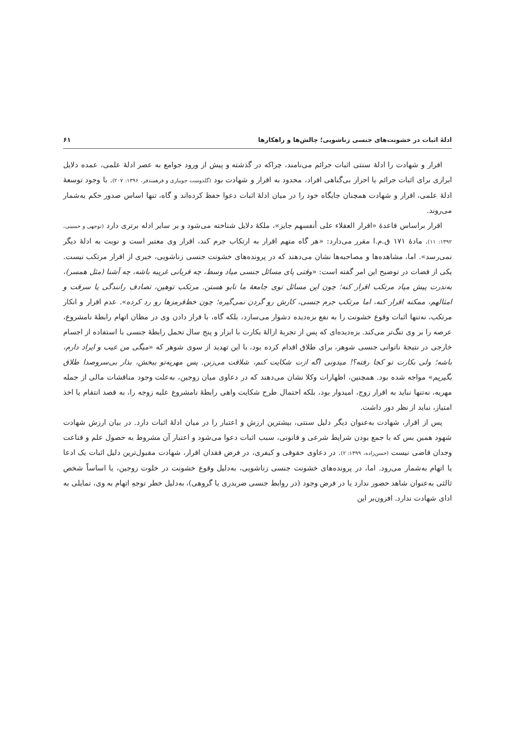ادلهٔ اثبات در خشونت‌های جنسی زناشویی؛ چالش‌ها و راهکارها ۶۱
اقرار و شهادت را ادلهٔ سنتی اثبات جرائم می‌نامند، چراکه در گذشته و پیش از ورود جوامع به عصر ادلهٔ علمی، عمده دلایل ابرازی برای اثبات جرائم یا احراز بی‌گناهی افراد، محدود به اقرار و شهادت بود (گلدوست جویباری و فرهمندفر، ۱۳۹۶: ۲۰۷). با وجود توسعهٔ ادلهٔ علمی، اقرار و شهادت همچنان جایگاه خود را در میان ادلهٔ اثبات دعوا حفظ کرده‌اند و گاه، تنها اساس صدور حکم به‌شمار می‌روند.
اقرار براساس قاعدهٔ «اقرار العقلاء علی أنفسهم جایز»، ملکهٔ دلایل شناخته می‌شود و بر سایر ادله برتری دارد (توجهی و حسینی، ۱۳۹۲: ۱۱). مادهٔ ۱۷۱ ق.م.ا مقرر می‌دارد: «هر گاه متهم اقرار به ارتکاب جرم کند، اقرار وی معتبر است و نوبت به ادلهٔ دیگر نمی‌رسد». اما، مشاهده‌ها و مصاحبه‌ها نشان می‌دهند که در پرونده‌های خشونت جنسی زناشویی، خبری از اقرار مرتکب نیست. یکی از قضات در توضیح این امر گفته است: «وقتی پای مسائل جنسی میاد وسط، چه قربانی غریبه باشه، چه آشنا (مثل همسر)، به‌ندرت پیش میاد مرتکب اقرار کنه؛ چون این مسائل توی جامعهٔ ما تابو هستن. مرتکب توهین، تصادف رانندگی یا سرقت و امثالهم، ممکنه اقرار کنه، اما مرتکب جرم جنسی، کارش رو گردن نمی‌گیره؛ چون خط‌قرمزها رو رد کرده». عدم اقرار و انکار مرتکب، نه‌تنها اثبات وقوع خشونت را به نفع بزه‌دیده دشوار می‌سازد، بلکه گاه، با قرار دادن وی در مظان اتهام رابطهٔ نامشروع، عرصه را بر وی تنگ‌تر می‌کند. بزه‌دیده‌ای که پس از تجربهٔ ازالهٔ بکارت با ابزار و پنج سال تحمل رابطهٔ جنسی با استفاده از اجسام خارجی در نتیجهٔ ناتوانی جنسی شوهر، برای طلاق اقدام کرده بود، با این تهدید از سوی شوهر که «میگی من عیب و ایراد دارم، باشه؛ ولی بکارت تو کجا رفته؟! میدونی اگه ازت شکایت کنم، شلاقت می‌زنن. پس مهریه‌تو ببخش، بذار بی‌سروصدا طلاق بگیریم» مواجه شده بود. همچنین، اظهارات وکلا نشان می‌دهند که در دعاوی میان زوجین، به‌علت وجود مناقشات مالی از جمله مهریه، نه‌تنها نباید به اقرار زوج، امیدوار بود، بلکه احتمال طرح شکایت واهی رابطهٔ نامشروع علیه زوجه را، به قصد انتقام یا اخذ امتیاز، نباید از نظر دور داشت.
پس از اقرار، شهادت به‌عنوان دیگر دلیل سنتی، بیشترین ارزش و اعتبار را در میان ادلهٔ اثبات دارد. در بیان ارزش شهادت شهود همین بس که با جمع بودن شرایط شرعی و قانونی، سبب اثبات دعوا می‌شود و اعتبار آن مشروط به حصول علم و قناعت وجدان قاضی نیست (حسن‌زاده، ۱۳۹۹: ۲). در دعاوی حقوقی و کیفری، در فرض فقدان اقرار، شهادت مقبول‌ترین دلیل اثبات یک ادعا یا اتهام به‌شمار می‌رود. اما، در پرونده‌های خشونت جنسی زناشویی، به‌دلیل وقوع خشونت در خلوت زوجین، یا اساساً شخص ثالثی به‌عنوان شاهد حضور ندارد یا در فرض وجود (در روابط جنسی ضربدری یا گروهی)، به‌دلیل خطر توجهِ اتهام به وی، تمایلی به ادای شهادت ندارد. افزون‌بر این